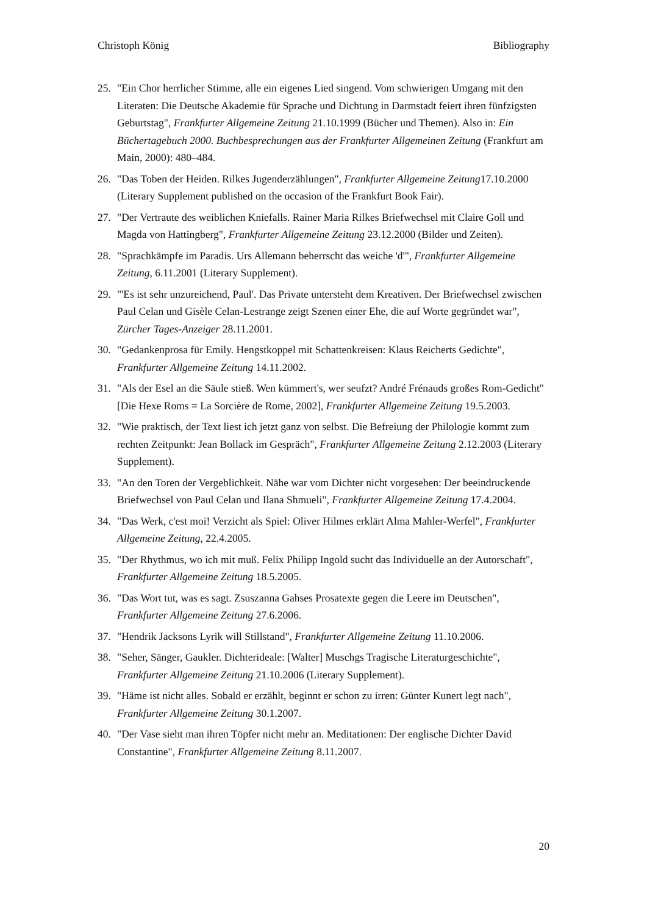Christoph König Bibliography
25. "Ein Chor herrlicher Stimme, alle ein eigenes Lied singend. Vom schwierigen Umgang mit den Literaten: Die Deutsche Akademie für Sprache und Dichtung in Darmstadt feiert ihren fünfzigsten Geburtstag", Frankfurter Allgemeine Zeitung 21.10.1999 (Bücher und Themen). Also in: Ein Büchertagebuch 2000. Buchbesprechungen aus der Frankfurter Allgemeinen Zeitung (Frankfurt am Main, 2000): 480–484.
26. "Das Toben der Heiden. Rilkes Jugenderzählungen", Frankfurter Allgemeine Zeitung17.10.2000 (Literary Supplement published on the occasion of the Frankfurt Book Fair).
27. "Der Vertraute des weiblichen Kniefalls. Rainer Maria Rilkes Briefwechsel mit Claire Goll und Magda von Hattingberg", Frankfurter Allgemeine Zeitung 23.12.2000 (Bilder und Zeiten).
28. "Sprachkämpfe im Paradis. Urs Allemann beherrscht das weiche 'd'", Frankfurter Allgemeine Zeitung, 6.11.2001 (Literary Supplement).
29. "'Es ist sehr unzureichend, Paul'. Das Private untersteht dem Kreativen. Der Briefwechsel zwischen Paul Celan und Gisèle Celan-Lestrange zeigt Szenen einer Ehe, die auf Worte gegründet war", Zürcher Tages-Anzeiger 28.11.2001.
30. "Gedankenprosa für Emily. Hengstkoppel mit Schattenkreisen: Klaus Reicherts Gedichte", Frankfurter Allgemeine Zeitung 14.11.2002.
31. "Als der Esel an die Säule stieß. Wen kümmert's, wer seufzt? André Frénauds großes Rom-Gedicht" [Die Hexe Roms = La Sorcière de Rome, 2002], Frankfurter Allgemeine Zeitung 19.5.2003.
32. "Wie praktisch, der Text liest ich jetzt ganz von selbst. Die Befreiung der Philologie kommt zum rechten Zeitpunkt: Jean Bollack im Gespräch", Frankfurter Allgemeine Zeitung 2.12.2003 (Literary Supplement).
33. "An den Toren der Vergeblichkeit. Nähe war vom Dichter nicht vorgesehen: Der beeindruckende Briefwechsel von Paul Celan und Ilana Shmueli", Frankfurter Allgemeine Zeitung 17.4.2004.
34. "Das Werk, c'est moi! Verzicht als Spiel: Oliver Hilmes erklärt Alma Mahler-Werfel", Frankfurter Allgemeine Zeitung, 22.4.2005.
35. "Der Rhythmus, wo ich mit muß. Felix Philipp Ingold sucht das Individuelle an der Autorschaft", Frankfurter Allgemeine Zeitung 18.5.2005.
36. "Das Wort tut, was es sagt. Zsuszanna Gahses Prosatexte gegen die Leere im Deutschen", Frankfurter Allgemeine Zeitung 27.6.2006.
37. "Hendrik Jacksons Lyrik will Stillstand", Frankfurter Allgemeine Zeitung 11.10.2006.
38. "Seher, Sänger, Gaukler. Dichterideale: [Walter] Muschgs Tragische Literaturgeschichte", Frankfurter Allgemeine Zeitung 21.10.2006 (Literary Supplement).
39. "Häme ist nicht alles. Sobald er erzählt, beginnt er schon zu irren: Günter Kunert legt nach", Frankfurter Allgemeine Zeitung 30.1.2007.
40. "Der Vase sieht man ihren Töpfer nicht mehr an. Meditationen: Der englische Dichter David Constantine", Frankfurter Allgemeine Zeitung 8.11.2007.
20